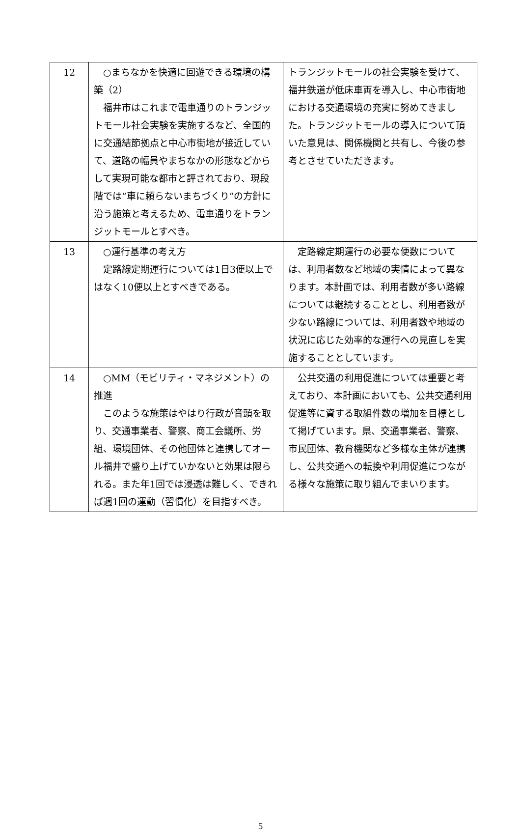| 12 | ○まちなかを快適に回遊できる環境の構築（2） 福井市はこれまで電車通りのトランジットモール社会実験を実施するなど、全国的に交通結節拠点と中心市街地が接近していて、道路の幅員やまちなかの形態などからして実現可能な都市と評されており、現段階では“車に頼らないまちづくり”の方針に沿う施策と考えるため、電車通りをトランジットモールとすべき。 | トランジットモールの社会実験を受けて、福井鉄道が低床車両を導入し、中心市街地における交通環境の充実に努めてきました。トランジットモールの導入について頂いた意見は、関係機関と共有し、今後の参考とさせていただきます。 |
| 13 | ○運行基準の考え方 定路線定期運行については1日3便以上ではなく10便以上とすべきである。 | 定路線定期運行の必要な便数については、利用者数など地域の実情によって異なります。本計画では、利用者数が多い路線については継続することとし、利用者数が少ない路線については、利用者数や地域の状況に応じた効率的な運行への見直しを実施することとしています。 |
| 14 | ○MM（モビリティ・マネジメント）の推進 このような施策はやはり行政が音頭を取り、交通事業者、警察、商工会議所、労組、環境団体、その他団体と連携してオール福井で盛り上げていかないと効果は限られる。また年1回では浸透は難しく、できれば週1回の運動（習慣化）を目指すべき。 | 公共交通の利用促進については重要と考えており、本計画においても、公共交通利用促進等に資する取組件数の増加を目標として掲げています。県、交通事業者、警察、市民団体、教育機関など多様な主体が連携し、公共交通への転換や利用促進につながる様々な施策に取り組んでまいります。 |
5